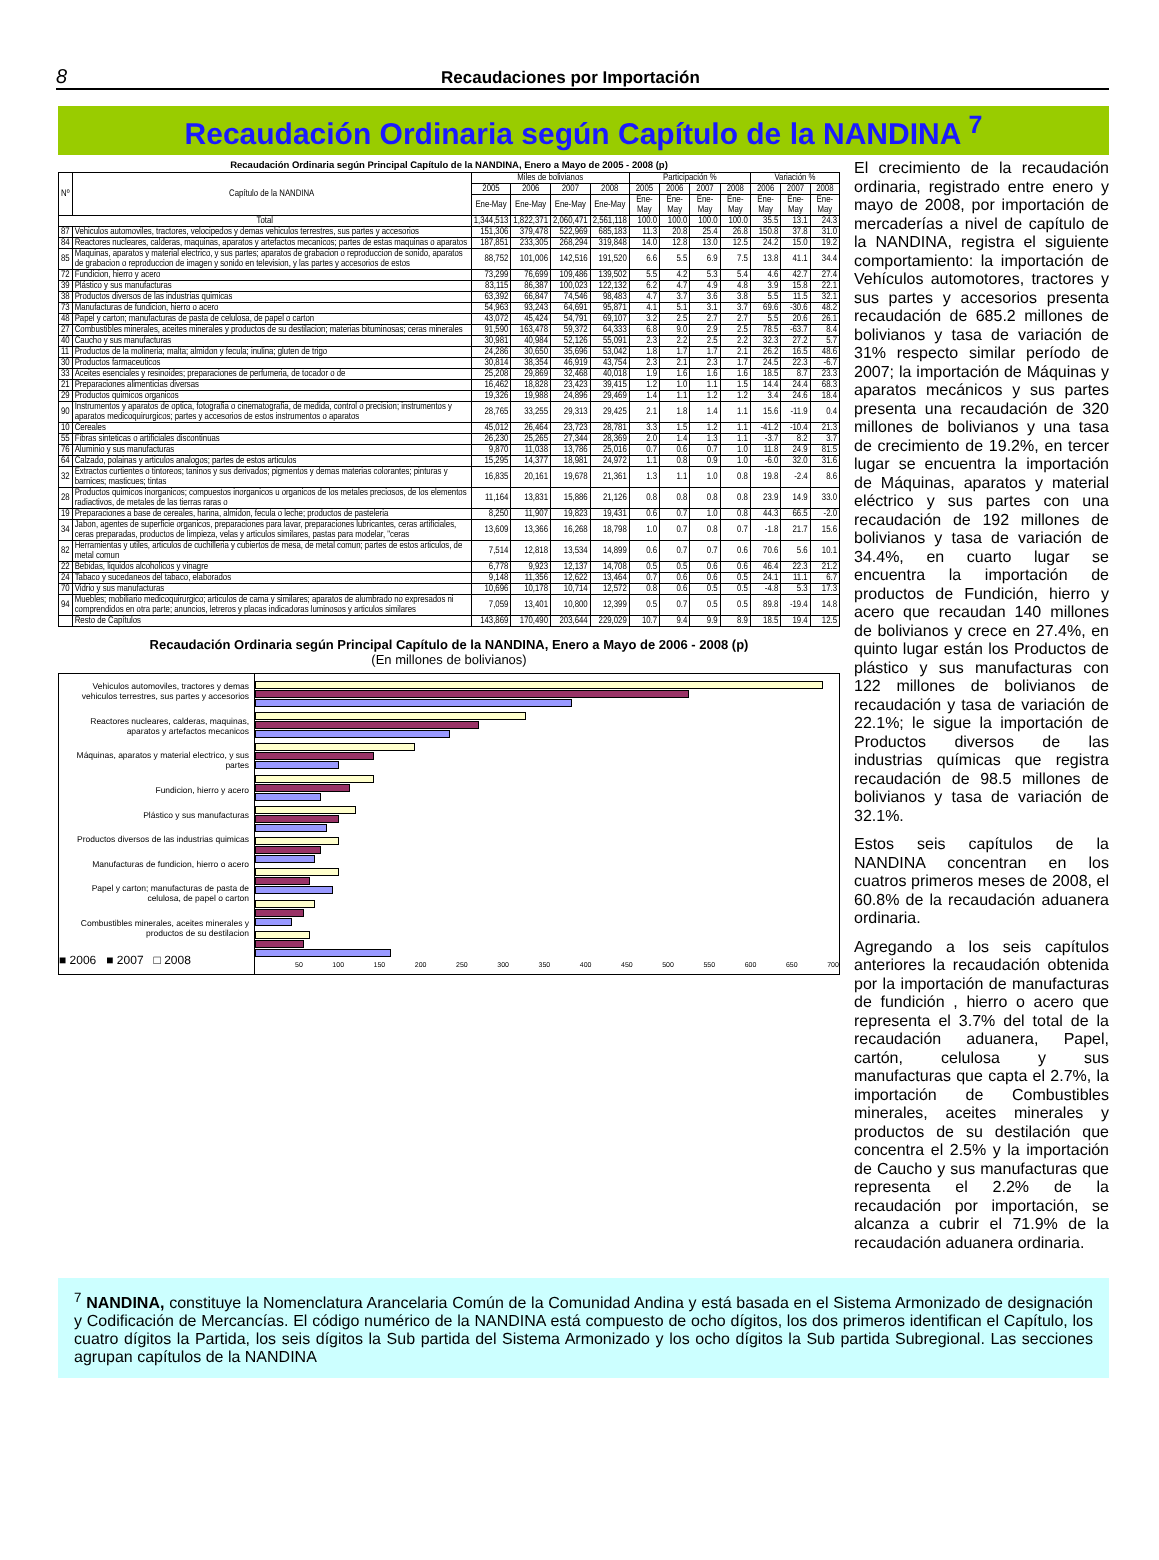8 Recaudaciones por Importación
Recaudación Ordinaria según Capítulo de la NANDINA <sup>7</sup>
Recaudación Ordinaria según Principal Capítulo de la NANDINA, Enero a Mayo de 2005 - 2008 (p)
| Nº | Capítulo de la NANDINA | Miles de bolivianos | | | | Participación % | | | | Variación % | | |
| --- | --- | --- | --- | --- | --- | --- | --- | --- | --- | --- | --- | --- |
| | | 2005 | 2006 | 2007 | 2008 | 2005 | 2006 | 2007 | 2008 | 2006 | 2007 | 2008 |
| | | Ene-May | Ene-May | Ene-May | Ene-May | Ene-May | Ene-May | Ene-May | Ene-May | Ene-May | Ene-May | Ene-May |
| Total | | 1,344,513 | 1,822,371 | 2,060,471 | 2,561,118 | 100.0 | 100.0 | 100.0 | 100.0 | 35.5 | 13.1 | 24.3 |
| 87 | Vehiculos automoviles, tractores, velocipedos y demas vehiculos terrestres, sus partes y accesorios | 151,306 | 379,478 | 522,969 | 685,183 | 11.3 | 20.8 | 25.4 | 26.8 | 150.8 | 37.8 | 31.0 |
| 84 | Reactores nucleares, calderas, maquinas, aparatos y artefactos mecanicos; partes de estas maquinas o aparatos | 187,851 | 233,305 | 268,294 | 319,848 | 14.0 | 12.8 | 13.0 | 12.5 | 24.2 | 15.0 | 19.2 |
| 85 | Maquinas, aparatos y material electrico, y sus partes; aparatos de grabacion o reproduccion de sonido, aparatos de grabacion o reproduccion de imagen y sonido en television, y las partes y accesorios de estos | 88,752 | 101,006 | 142,516 | 191,520 | 6.6 | 5.5 | 6.9 | 7.5 | 13.8 | 41.1 | 34.4 |
| 72 | Fundicion, hierro y acero | 73,299 | 76,699 | 109,486 | 139,502 | 5.5 | 4.2 | 5.3 | 5.4 | 4.6 | 42.7 | 27.4 |
| 39 | Plástico y sus manufacturas | 83,115 | 86,387 | 100,023 | 122,132 | 6.2 | 4.7 | 4.9 | 4.8 | 3.9 | 15.8 | 22.1 |
| 38 | Productos diversos de las industrias quimicas | 63,392 | 66,847 | 74,546 | 98,483 | 4.7 | 3.7 | 3.6 | 3.8 | 5.5 | 11.5 | 32.1 |
| 73 | Manufacturas de fundicion, hierro o acero | 54,963 | 93,243 | 64,691 | 95,871 | 4.1 | 5.1 | 3.1 | 3.7 | 69.6 | -30.6 | 48.2 |
| 48 | Papel y carton; manufacturas de pasta de celulosa, de papel o carton | 43,072 | 45,424 | 54,791 | 69,107 | 3.2 | 2.5 | 2.7 | 2.7 | 5.5 | 20.6 | 26.1 |
| 27 | Combustibles minerales, aceites minerales y productos de su destilacion; materias bituminosas; ceras minerales | 91,590 | 163,478 | 59,372 | 64,333 | 6.8 | 9.0 | 2.9 | 2.5 | 78.5 | -63.7 | 8.4 |
| 40 | Caucho y sus manufacturas | 30,981 | 40,984 | 52,126 | 55,091 | 2.3 | 2.2 | 2.5 | 2.2 | 32.3 | 27.2 | 5.7 |
| 11 | Productos de la molineria; malta; almidon y fecula; inulina; gluten de trigo | 24,286 | 30,650 | 35,696 | 53,042 | 1.8 | 1.7 | 1.7 | 2.1 | 26.2 | 16.5 | 48.6 |
| 30 | Productos farmaceuticos | 30,814 | 38,354 | 46,919 | 43,754 | 2.3 | 2.1 | 2.3 | 1.7 | 24.5 | 22.3 | -6.7 |
| 33 | Aceites esenciales y resinoides; preparaciones de perfumeria, de tocador o de | 25,208 | 29,869 | 32,468 | 40,018 | 1.9 | 1.6 | 1.6 | 1.6 | 18.5 | 8.7 | 23.3 |
| 21 | Preparaciones alimenticias diversas | 16,462 | 18,828 | 23,423 | 39,415 | 1.2 | 1.0 | 1.1 | 1.5 | 14.4 | 24.4 | 68.3 |
| 29 | Productos quimicos organicos | 19,326 | 19,988 | 24,896 | 29,469 | 1.4 | 1.1 | 1.2 | 1.2 | 3.4 | 24.6 | 18.4 |
| 90 | Instrumentos y aparatos de optica, fotografia o cinematografia, de medida, control o precision; instrumentos y aparatos medicoquirurgicos; partes y accesorios de estos instrumentos o aparatos | 28,765 | 33,255 | 29,313 | 29,425 | 2.1 | 1.8 | 1.4 | 1.1 | 15.6 | -11.9 | 0.4 |
| 10 | Cereales | 45,012 | 26,464 | 23,723 | 28,781 | 3.3 | 1.5 | 1.2 | 1.1 | -41.2 | -10.4 | 21.3 |
| 55 | Fibras sinteticas o artificiales discontinuas | 26,230 | 25,265 | 27,344 | 28,369 | 2.0 | 1.4 | 1.3 | 1.1 | -3.7 | 8.2 | 3.7 |
| 76 | Aluminio y sus manufacturas | 9,870 | 11,038 | 13,786 | 25,016 | 0.7 | 0.6 | 0.7 | 1.0 | 11.8 | 24.9 | 81.5 |
| 64 | Calzado, polainas y articulos analogos; partes de estos articulos | 15,295 | 14,377 | 18,981 | 24,972 | 1.1 | 0.8 | 0.9 | 1.0 | -6.0 | 32.0 | 31.6 |
| 32 | Extractos curtientes o tintoreos; taninos y sus derivados; pigmentos y demas materias colorantes; pinturas y barnices; masticues; tintas | 16,835 | 20,161 | 19,678 | 21,361 | 1.3 | 1.1 | 1.0 | 0.8 | 19.8 | -2.4 | 8.6 |
| 28 | Productos quimicos inorganicos; compuestos inorganicos u organicos de los metales preciosos, de los elementos radiactivos, de metales de las tierras raras o | 11,164 | 13,831 | 15,886 | 21,126 | 0.8 | 0.8 | 0.8 | 0.8 | 23.9 | 14.9 | 33.0 |
| 19 | Preparaciones a base de cereales, harina, almidon, fecula o leche; productos de pasteleria | 8,250 | 11,907 | 19,823 | 19,431 | 0.6 | 0.7 | 1.0 | 0.8 | 44.3 | 66.5 | -2.0 |
| 34 | Jabon, agentes de superficie organicos, preparaciones para lavar, preparaciones lubricantes, ceras artificiales, ceras preparadas, productos de limpieza, velas y articulos similares, pastas para modelar, "ceras | 13,609 | 13,366 | 16,268 | 18,798 | 1.0 | 0.7 | 0.8 | 0.7 | -1.8 | 21.7 | 15.6 |
| 82 | Herramientas y utiles, articulos de cuchilleria y cubiertos de mesa, de metal comun; partes de estos articulos, de metal comun | 7,514 | 12,818 | 13,534 | 14,899 | 0.6 | 0.7 | 0.7 | 0.6 | 70.6 | 5.6 | 10.1 |
| 22 | Bebidas, liquidos alcoholicos y vinagre | 6,778 | 9,923 | 12,137 | 14,708 | 0.5 | 0.5 | 0.6 | 0.6 | 46.4 | 22.3 | 21.2 |
| 24 | Tabaco y sucedaneos del tabaco, elaborados | 9,148 | 11,356 | 12,622 | 13,464 | 0.7 | 0.6 | 0.6 | 0.5 | 24.1 | 11.1 | 6.7 |
| 70 | Vidrio y sus manufacturas | 10,696 | 10,178 | 10,714 | 12,572 | 0.8 | 0.6 | 0.5 | 0.5 | -4.8 | 5.3 | 17.3 |
| 94 | Muebles; mobiliario medicoquirurgico; articulos de cama y similares; aparatos de alumbrado no expresados ni comprendidos en otra parte; anuncios, letreros y placas indicadoras luminosos y articulos similares | 7,059 | 13,401 | 10,800 | 12,399 | 0.5 | 0.7 | 0.5 | 0.5 | 89.8 | -19.4 | 14.8 |
| | Resto de Capítulos | 143,869 | 170,490 | 203,644 | 229,029 | 10.7 | 9.4 | 9.9 | 8.9 | 18.5 | 19.4 | 12.5 |
Recaudación Ordinaria según Principal Capítulo de la NANDINA, Enero a Mayo de 2006 - 2008 (p)
(En millones de bolivianos)
Vehiculos automoviles, tractores y demas vehiculos terrestres, sus partes y accesorios
Reactores nucleares, calderas, maquinas, aparatos y artefactos mecanicos
Máquinas, aparatos y material electrico, y sus partes
Fundicion, hierro y acero
Plástico y sus manufacturas
Productos diversos de las industrias quimicas
Manufacturas de fundicion, hierro o acero
Papel y carton; manufacturas de pasta de celulosa, de papel o carton
Combustibles minerales, aceites minerales y productos de su destilacion
■ 2006 ■ 2007 □ 2008
50 100 150 200 250 300 350 400 450 500 550 600 650 700
El crecimiento de la recaudación ordinaria, registrado entre enero y mayo de 2008, por importación de mercaderías a nivel de capítulo de la NANDINA, registra el siguiente comportamiento: la importación de Vehículos automotores, tractores y sus partes y accesorios presenta recaudación de 685.2 millones de bolivianos y tasa de variación de 31% respecto similar período de 2007; la importación de Máquinas y aparatos mecánicos y sus partes presenta una recaudación de 320 millones de bolivianos y una tasa de crecimiento de 19.2%, en tercer lugar se encuentra la importación de Máquinas, aparatos y material eléctrico y sus partes con una recaudación de 192 millones de bolivianos y tasa de variación de 34.4%, en cuarto lugar se encuentra la importación de productos de Fundición, hierro y acero que recaudan 140 millones de bolivianos y crece en 27.4%, en quinto lugar están los Productos de plástico y sus manufacturas con 122 millones de bolivianos de recaudación y tasa de variación de 22.1%; le sigue la importación de Productos diversos de las industrias químicas que registra recaudación de 98.5 millones de bolivianos y tasa de variación de 32.1%.
Estos seis capítulos de la NANDINA concentran en los cuatros primeros meses de 2008, el 60.8% de la recaudación aduanera ordinaria.
Agregando a los seis capítulos anteriores la recaudación obtenida por la importación de manufacturas de fundición , hierro o acero que representa el 3.7% del total de la recaudación aduanera, Papel, cartón, celulosa y sus manufacturas que capta el 2.7%, la importación de Combustibles minerales, aceites minerales y productos de su destilación que concentra el 2.5% y la importación de Caucho y sus manufacturas que representa el 2.2% de la recaudación por importación, se alcanza a cubrir el 71.9% de la recaudación aduanera ordinaria.
<sup>7</sup> NANDINA, constituye la Nomenclatura Arancelaria Común de la Comunidad Andina y está basada en el Sistema Armonizado de designación y Codificación de Mercancías. El código numérico de la NANDINA está compuesto de ocho dígitos, los dos primeros identifican el Capítulo, los cuatro dígitos la Partida, los seis dígitos la Sub partida del Sistema Armonizado y los ocho dígitos la Sub partida Subregional. Las secciones agrupan capítulos de la NANDINA